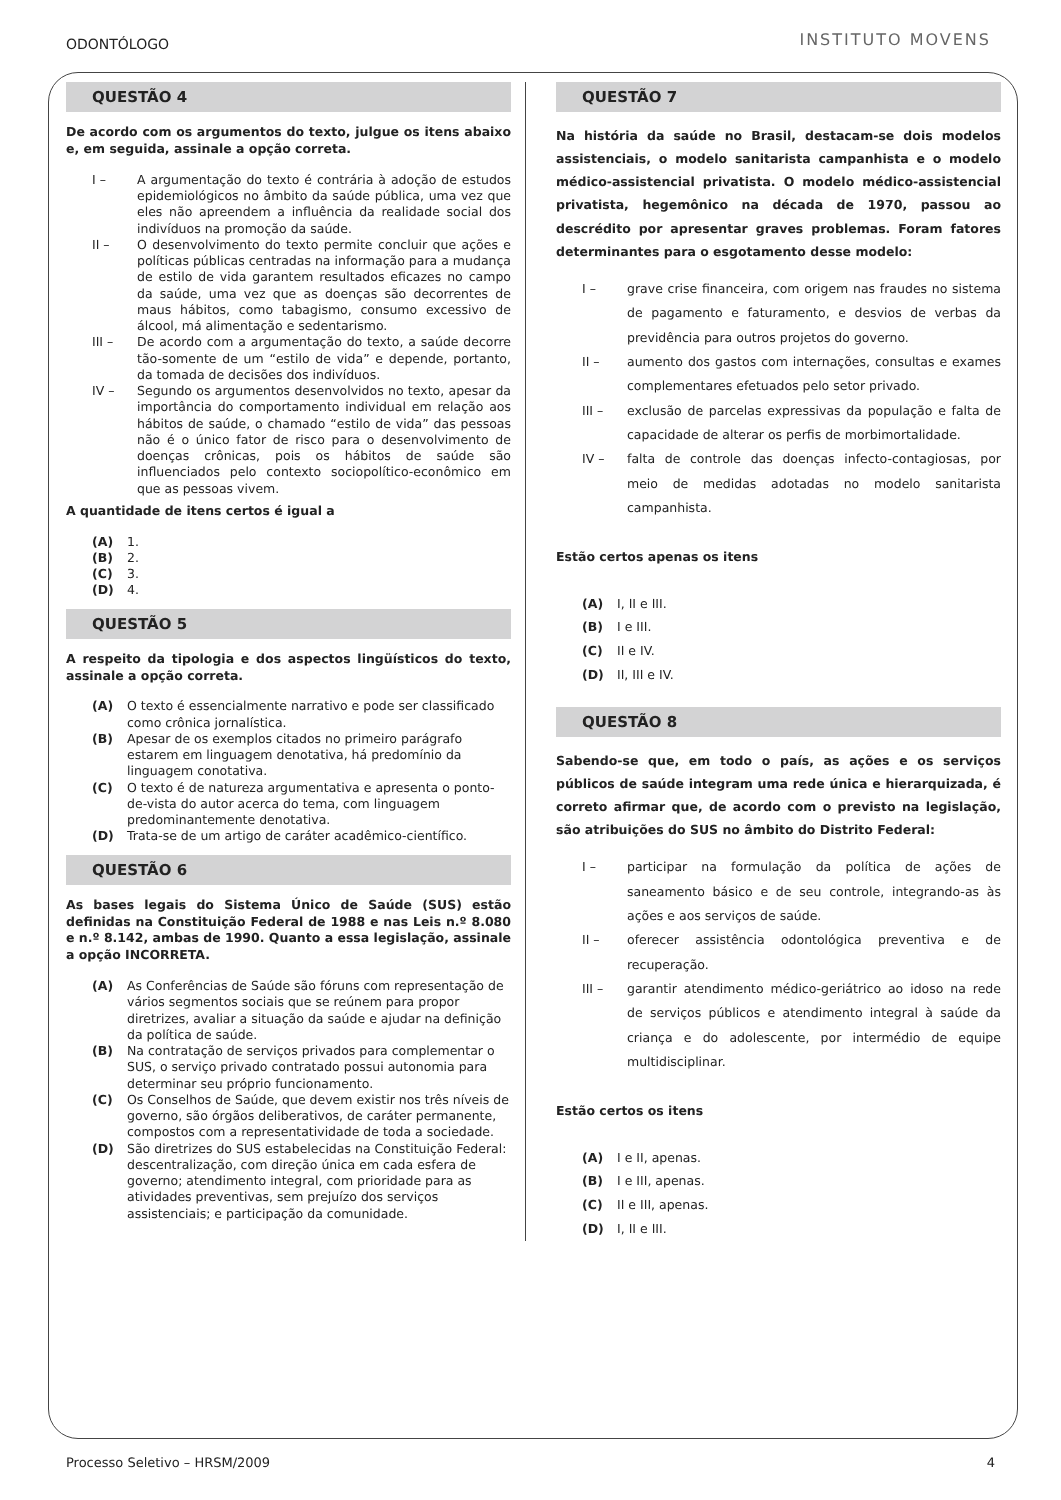ODONTÓLOGO INSTITUTO MOVENS
QUESTÃO 4
De acordo com os argumentos do texto, julgue os itens abaixo e, em seguida, assinale a opção correta.
I – A argumentação do texto é contrária à adoção de estudos epidemiológicos no âmbito da saúde pública, uma vez que eles não apreendem a influência da realidade social dos indivíduos na promoção da saúde.
II – O desenvolvimento do texto permite concluir que ações e políticas públicas centradas na informação para a mudança de estilo de vida garantem resultados eficazes no campo da saúde, uma vez que as doenças são decorrentes de maus hábitos, como tabagismo, consumo excessivo de álcool, má alimentação e sedentarismo.
III – De acordo com a argumentação do texto, a saúde decorre tão-somente de um “estilo de vida” e depende, portanto, da tomada de decisões dos indivíduos.
IV – Segundo os argumentos desenvolvidos no texto, apesar da importância do comportamento individual em relação aos hábitos de saúde, o chamado “estilo de vida” das pessoas não é o único fator de risco para o desenvolvimento de doenças crônicas, pois os hábitos de saúde são influenciados pelo contexto sociopolítico-econômico em que as pessoas vivem.
A quantidade de itens certos é igual a
(A) 1.
(B) 2.
(C) 3.
(D) 4.
QUESTÃO 5
A respeito da tipologia e dos aspectos lingüísticos do texto, assinale a opção correta.
(A) O texto é essencialmente narrativo e pode ser classificado como crônica jornalística.
(B) Apesar de os exemplos citados no primeiro parágrafo estarem em linguagem denotativa, há predomínio da linguagem conotativa.
(C) O texto é de natureza argumentativa e apresenta o ponto-de-vista do autor acerca do tema, com linguagem predominantemente denotativa.
(D) Trata-se de um artigo de caráter acadêmico-científico.
QUESTÃO 6
As bases legais do Sistema Único de Saúde (SUS) estão definidas na Constituição Federal de 1988 e nas Leis n.º 8.080 e n.º 8.142, ambas de 1990. Quanto a essa legislação, assinale a opção INCORRETA.
(A) As Conferências de Saúde são fóruns com representação de vários segmentos sociais que se reúnem para propor diretrizes, avaliar a situação da saúde e ajudar na definição da política de saúde.
(B) Na contratação de serviços privados para complementar o SUS, o serviço privado contratado possui autonomia para determinar seu próprio funcionamento.
(C) Os Conselhos de Saúde, que devem existir nos três níveis de governo, são órgãos deliberativos, de caráter permanente, compostos com a representatividade de toda a sociedade.
(D) São diretrizes do SUS estabelecidas na Constituição Federal: descentralização, com direção única em cada esfera de governo; atendimento integral, com prioridade para as atividades preventivas, sem prejuízo dos serviços assistenciais; e participação da comunidade.
QUESTÃO 7
Na história da saúde no Brasil, destacam-se dois modelos assistenciais, o modelo sanitarista campanhista e o modelo médico-assistencial privatista. O modelo médico-assistencial privatista, hegemônico na década de 1970, passou ao descrédito por apresentar graves problemas. Foram fatores determinantes para o esgotamento desse modelo:
I – grave crise financeira, com origem nas fraudes no sistema de pagamento e faturamento, e desvios de verbas da previdência para outros projetos do governo.
II – aumento dos gastos com internações, consultas e exames complementares efetuados pelo setor privado.
III – exclusão de parcelas expressivas da população e falta de capacidade de alterar os perfis de morbimortalidade.
IV – falta de controle das doenças infecto-contagiosas, por meio de medidas adotadas no modelo sanitarista campanhista.
Estão certos apenas os itens
(A) I, II e III.
(B) I e III.
(C) II e IV.
(D) II, III e IV.
QUESTÃO 8
Sabendo-se que, em todo o país, as ações e os serviços públicos de saúde integram uma rede única e hierarquizada, é correto afirmar que, de acordo com o previsto na legislação, são atribuições do SUS no âmbito do Distrito Federal:
I – participar na formulação da política de ações de saneamento básico e de seu controle, integrando-as às ações e aos serviços de saúde.
II – oferecer assistência odontológica preventiva e de recuperação.
III – garantir atendimento médico-geriátrico ao idoso na rede de serviços públicos e atendimento integral à saúde da criança e do adolescente, por intermédio de equipe multidisciplinar.
Estão certos os itens
(A) I e II, apenas.
(B) I e III, apenas.
(C) II e III, apenas.
(D) I, II e III.
Processo Seletivo – HRSM/2009 4